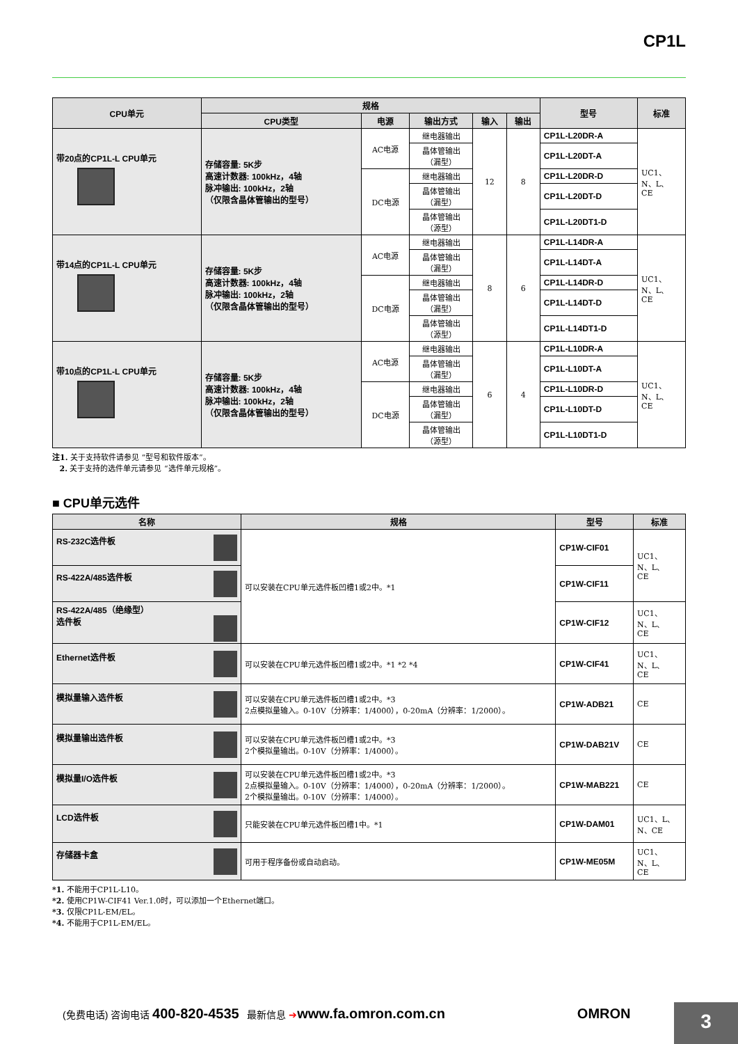CP1L
| CPU单元 | 规格 | | | | | 型号 | 标准 |
| --- | --- | --- | --- | --- | --- | --- | --- |
| | CPU类型 | 电源 | 输出方式 | 输入 | 输出 | | |
| 带20点的CP1L-L CPU单元 | 存储容量: 5K步 高速计数器: 100kHz，4轴 脉冲输出: 100kHz，2轴 （仅限含晶体管输出的型号） | AC电源 | 继电器输出 | 12 | 8 | CP1L-L20DR-A | UC1、 N、L、 CE |
| | | | 晶体管输出 （漏型） | | | CP1L-L20DT-A | |
| | | DC电源 | 继电器输出 | | | CP1L-L20DR-D | |
| | | | 晶体管输出 （漏型） | | | CP1L-L20DT-D | |
| | | | 晶体管输出 （源型） | | | CP1L-L20DT1-D | |
| 带14点的CP1L-L CPU单元 | 存储容量: 5K步 高速计数器: 100kHz，4轴 脉冲输出: 100kHz，2轴 （仅限含晶体管输出的型号） | AC电源 | 继电器输出 | 8 | 6 | CP1L-L14DR-A | UC1、 N、L、 CE |
| | | | 晶体管输出 （漏型） | | | CP1L-L14DT-A | |
| | | DC电源 | 继电器输出 | | | CP1L-L14DR-D | |
| | | | 晶体管输出 （漏型） | | | CP1L-L14DT-D | |
| | | | 晶体管输出 （源型） | | | CP1L-L14DT1-D | |
| 带10点的CP1L-L CPU单元 | 存储容量: 5K步 高速计数器: 100kHz，4轴 脉冲输出: 100kHz，2轴 （仅限含晶体管输出的型号） | AC电源 | 继电器输出 | 6 | 4 | CP1L-L10DR-A | UC1、 N、L、 CE |
| | | | 晶体管输出 （漏型） | | | CP1L-L10DT-A | |
| | | DC电源 | 继电器输出 | | | CP1L-L10DR-D | |
| | | | 晶体管输出 （漏型） | | | CP1L-L10DT-D | |
| | | | 晶体管输出 （源型） | | | CP1L-L10DT1-D | |
注1. 关于支持软件请参见 “型号和软件版本”。
2. 关于支持的选件单元请参见 “选件单元规格”。
■ CPU单元选件
| 名称 | 规格 | 型号 | 标准 |
| --- | --- | --- | --- |
| RS-232C选件板 | 可以安装在CPU单元选件板凹槽1或2中。*1 | CP1W-CIF01 | UC1、 N、L、 CE |
| RS-422A/485选件板 | | CP1W-CIF11 | |
| RS-422A/485（绝缘型） 选件板 | | CP1W-CIF12 | UC1、 N、L、 CE |
| Ethernet选件板 | 可以安装在CPU单元选件板凹槽1或2中。*1 *2 *4 | CP1W-CIF41 | UC1、 N、L、 CE |
| 模拟量输入选件板 | 可以安装在CPU单元选件板凹槽1或2中。*3 2点模拟量输入。0-10V（分辨率：1/4000），0-20mA（分辨率：1/2000）。 | CP1W-ADB21 | CE |
| 模拟量输出选件板 | 可以安装在CPU单元选件板凹槽1或2中。*3 2个模拟量输出。0-10V（分辨率：1/4000）。 | CP1W-DAB21V | CE |
| 模拟量I/O选件板 | 可以安装在CPU单元选件板凹槽1或2中。*3 2点模拟量输入。0-10V（分辨率：1/4000），0-20mA（分辨率：1/2000）。 2个模拟量输出。0-10V（分辨率：1/4000）。 | CP1W-MAB221 | CE |
| LCD选件板 | 只能安装在CPU单元选件板凹槽1中。*1 | CP1W-DAM01 | UC1、L、 N、CE |
| 存储器卡盒 | 可用于程序备份或自动启动。 | CP1W-ME05M | UC1、 N、L、 CE |
*1. 不能用于CP1L-L10。
*2. 使用CP1W-CIF41 Ver.1.0时，可以添加一个Ethernet端口。
*3. 仅限CP1L-EM/EL。
*4. 不能用于CP1L-EM/EL。
(免费电话) 咨询电话 400-820-4535 最新信息 ➔www.fa.omron.com.cn OMRON
3